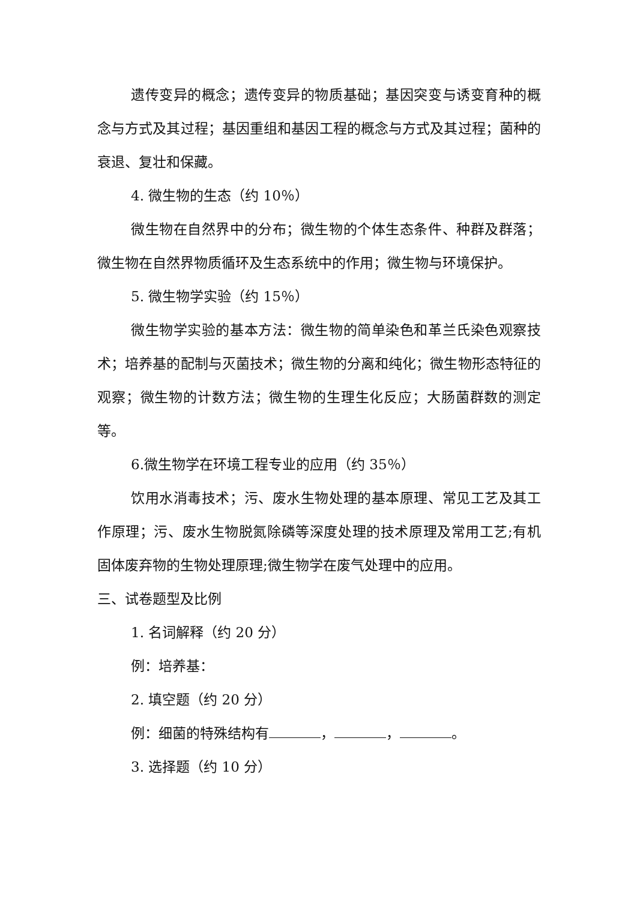遗传变异的概念；遗传变异的物质基础；基因突变与诱变育种的概念与方式及其过程；基因重组和基因工程的概念与方式及其过程；菌种的衰退、复壮和保藏。
4. 微生物的生态（约 10％）
微生物在自然界中的分布；微生物的个体生态条件、种群及群落；微生物在自然界物质循环及生态系统中的作用；微生物与环境保护。
5. 微生物学实验（约 15％）
微生物学实验的基本方法：微生物的简单染色和革兰氏染色观察技术；培养基的配制与灭菌技术；微生物的分离和纯化；微生物形态特征的观察；微生物的计数方法；微生物的生理生化反应；大肠菌群数的测定等。
6.微生物学在环境工程专业的应用（约 35％）
饮用水消毒技术；污、废水生物处理的基本原理、常见工艺及其工作原理；污、废水生物脱氮除磷等深度处理的技术原理及常用工艺;有机固体废弃物的生物处理原理;微生物学在废气处理中的应用。
三、试卷题型及比例
1. 名词解释（约 20 分）
例：培养基：
2. 填空题（约 20 分）
例：细菌的特殊结构有 ， ， 。
3. 选择题（约 10 分）